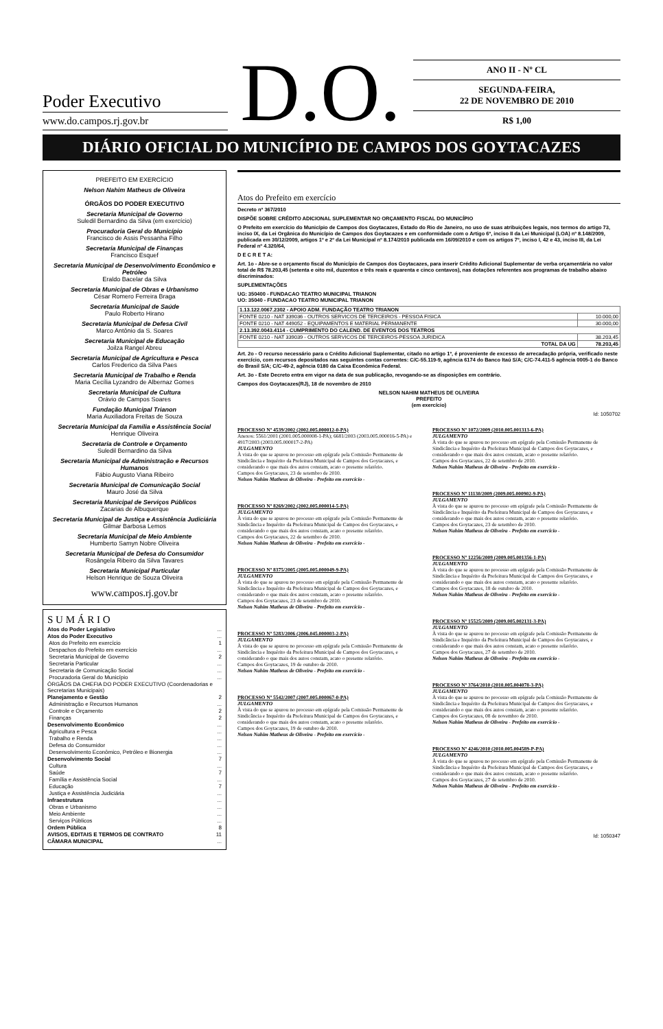Poder Executivo
www.do.campos.rj.gov.br
D.O.
ANO II - Nº CL
SEGUNDA-FEIRA,
22 DE NOVEMBRO DE 2010
R$ 1,00
DIÁRIO OFICIAL DO MUNICÍPIO DE CAMPOS DOS GOYTACAZES
PREFEITO EM EXERCÍCIO
Nelson Nahim Matheus de Oliveira
ÓRGÃOS DO PODER EXECUTIVO
Secretaria Municipal de Governo
Suledil Bernardino da Silva (em exercício)
Procuradoria Geral do Município
Francisco de Assis Pessanha Filho
Secretaria Municipal de Finanças
Francisco Esquef
Secretaria Municipal de Desenvolvimento Econômico e Petróleo
Eraldo Bacelar da Silva
Secretaria Municipal de Obras e Urbanismo
César Romero Ferreira Braga
Secretaria Municipal de Saúde
Paulo Roberto Hirano
Secretaria Municipal de Defesa Civil
Marco Antônio da S. Soares
Secretaria Municipal de Educação
Joilza Rangel Abreu
Secretaria Municipal de Agricultura e Pesca
Carlos Frederico da Silva Paes
Secretaria Municipal de Trabalho e Renda
Maria Cecília Lyzandro de Albernaz Gomes
Secretaria Municipal de Cultura
Orávio de Campos Soares
Fundação Municipal Trianon
Maria Auxiliadora Freitas de Souza
Secretaria Municipal da Família e Assistência Social
Henrique Oliveira
Secretaria de Controle e Orçamento
Suledil Bernardino da Silva
Secretaria Municipal de Administração e Recursos Humanos
Fábio Augusto Viana Ribeiro
Secretaria Municipal de Comunicação Social
Mauro José da Silva
Secretaria Municipal de Serviços Públicos
Zacarias de Albuquerque
Secretaria Municipal de Justiça e Assistência Judiciária
Gilmar Barbosa Lemos
Secretaria Municipal de Meio Ambiente
Humberto Samyn Nobre Oliveira
Secretaria Municipal de Defesa do Consumidor
Rosângela Ribeiro da Silva Tavares
Secretaria Municipal Particular
Helson Henrique de Souza Oliveira
www.campos.rj.gov.br
S U M Á R I O
Atos do Poder Legislativo...
Atos do Poder Executivo...
Atos do Prefeito em exercício 1
Despachos do Prefeito em exercício...
Secretaria Municipal de Governo 2
Secretaria Particular...
Secretaria de Comunicação Social...
Procuradoria Geral do Município...
ÓRGÃOS DA CHEFIA DO PODER EXECUTIVO (Coordenadorias e Secretarias Municipais)
Planejamento e Gestão 2
Administração e Recursos Humanos...
Controle e Orçamento 2
Finanças 2
Desenvolvimento Econômico...
Agricultura e Pesca...
Trabalho e Renda...
Defesa do Consumidor...
Desenvolvimento Econômico, Petróleo e Bionergia...
Desenvolvimento Social 7
Cultura...
Saúde 7
Família e Assistência Social...
Educação 7
Justiça e Assistência Judiciária...
Infraestrutura...
Obras e Urbanismo...
Meio Ambiente...
Serviços Públicos...
Ordem Pública 8
AVISOS, EDITAIS E TERMOS DE CONTRATO 11
CÂMARA MUNICIPAL...
Atos do Prefeito em exercício
Decreto nº 367/2010
DISPÕE SOBRE CRÉDITO ADICIONAL SUPLEMENTAR NO ORÇAMENTO FISCAL DO MUNICÍPIO
O Prefeito em exercício do Município de Campos dos Goytacazes, Estado do Rio de Janeiro, no uso de suas atribuições legais, nos termos do artigo 73, inciso IX, da Lei Orgânica do Município de Campos dos Goytacazes e em conformidade com o Artigo 6º, inciso II da Lei Municipal (LOA) nº 8.148/2009, publicada em 30/12/2009, artigos 1º e 2º da Lei Municipal nº 8.174/2010 publicada em 16/09/2010 e com os artigos 7º, inciso I, 42 e 43, inciso III, da Lei Federal nº 4.320/64,
D E C R E T A:
Art. 1o - Abre-se o orçamento fiscal do Município de Campos dos Goytacazes, para inserir Crédito Adicional Suplementar de verba orçamentária no valor total de R$ 78.203,45 (setenta e oito mil, duzentos e três reais e quarenta e cinco centavos), nas dotações referentes aos programas de trabalho abaixo discriminados:
SUPLEMENTAÇÕES
UG: 350400 - FUNDACAO TEATRO MUNICIPAL TRIANON
UO: 35040 - FUNDACAO TEATRO MUNICIPAL TRIANON
| 1.13.122.0067.2302 - APOIO ADM. FUNDAÇÃO TEATRO TRIANON | |
| FONTE 0210 - NAT 339036 - OUTROS SERVICOS DE TERCEIROS - PESSOA FISICA | 10.000,00 |
| FONTE 0210 - NAT 449052 - EQUIPAMENTOS E MATERIAL PERMANENTE | 30.000,00 |
| 2.13.392.0043.4114 - CUMPRIMENTO DO CALEND. DE EVENTOS DOS TEATROS | |
| FONTE 0210 - NAT 339039 - OUTROS SERVICOS DE TERCEIROS-PESSOA JURIDICA | 38.203,45 |
| TOTAL DA UG | 78.203,45 |
Art. 2o - O recurso necessário para o Crédito Adicional Suplementar, citado no artigo 1º, é proveniente de excesso de arrecadação própria, verificado neste exercício, com recursos depositados nas seguintes contas correntes: C/C-55.119-9, agência 6174 do Banco Itaú S/A; C/C-74.411-5 agência 0005-1 do Banco do Brasil S/A; C/C-49-2, agência 0180 da Caixa Econômica Federal.
Art. 3o - Este Decreto entra em vigor na data de sua publicação, revogando-se as disposições em contrário.
Campos dos Goytacazes(RJ), 18 de novembro de 2010
NELSON NAHIM MATHEUS DE OLIVEIRA
PREFEITO
(em exercício)
Id: 1050702
PROCESSO Nº 4539/2002 (2002.005.000012-0-PA)
Anexos: 5561/2001 (2001.005.000008-1-PA); 6681/2003 (2003.005.000016-5-PA) e 4917/2003 (2003.005.000017-2-PA)
JULGAMENTO
À vista do que se apurou no processo em epígrafe pela Comissão Permanente de Sindicância e Inquérito da Prefeitura Municipal de Campos dos Goytacazes, e considerando o que mais dos autos constam, acato o presente relatório.
Campos dos Goytacazes, 23 de setembro de 2010.
Nelson Nahim Matheus de Oliveira - Prefeito em exercício -
PROCESSO Nº 8269/2002 (2002.005.000014-5-PA)
JULGAMENTO
À vista do que se apurou no processo em epígrafe pela Comissão Permanente de Sindicância e Inquérito da Prefeitura Municipal de Campos dos Goytacazes, e considerando o que mais dos autos constam, acato o presente relatório.
Campos dos Goytacazes, 22 de setembro de 2010.
Nelson Nahim Matheus de Oliveira - Prefeito em exercício -
PROCESSO Nº 8375/2005 (2005.005.000049-9-PA)
JULGAMENTO
À vista do que se apurou no processo em epígrafe pela Comissão Permanente de Sindicância e Inquérito da Prefeitura Municipal de Campos dos Goytacazes, e considerando o que mais dos autos constam, acato o presente relatório.
Campos dos Goytacazes, 23 de setembro de 2010.
Nelson Nahim Matheus de Oliveira - Prefeito em exercício -
PROCESSO Nº 5283/2006 (2006.045.000003-2-PA)
JULGAMENTO
À vista do que se apurou no processo em epígrafe pela Comissão Permanente de Sindicância e Inquérito da Prefeitura Municipal de Campos dos Goytacazes, e considerando o que mais dos autos constam, acato o presente relatório.
Campos dos Goytacazes, 19 de outubro de 2010.
Nelson Nahim Matheus de Oliveira - Prefeito em exercício -
PROCESSO Nº 5542/2007 (2007.005.000067-0-PA)
JULGAMENTO
À vista do que se apurou no processo em epígrafe pela Comissão Permanente de Sindicância e Inquérito da Prefeitura Municipal de Campos dos Goytacazes, e considerando o que mais dos autos constam, acato o presente relatório.
Campos dos Goytacazes, 19 de outubro de 2010.
Nelson Nahim Matheus de Oliveira - Prefeito em exercício -
PROCESSO Nº 1072/2009 (2010.005.001313-6-PA)
JULGAMENTO
À vista do que se apurou no processo em epígrafe pela Comissão Permanente de Sindicância e Inquérito da Prefeitura Municipal de Campos dos Goytacazes, e considerando o que mais dos autos constam, acato o presente relatório.
Campos dos Goytacazes, 22 de setembro de 2010.
Nelson Nahim Matheus de Oliveira - Prefeito em exercício -
PROCESSO Nº 11130/2009 (2009.005.000902-9-PA)
JULGAMENTO
À vista do que se apurou no processo em epígrafe pela Comissão Permanente de Sindicância e Inquérito da Prefeitura Municipal de Campos dos Goytacazes, e considerando o que mais dos autos constam, acato o presente relatório.
Campos dos Goytacazes, 23 de setembro de 2010.
Nelson Nahim Matheus de Oliveira - Prefeito em exercício -
PROCESSO Nº 12256/2009 (2009.005.001356-1-PA)
JULGAMENTO
À vista do que se apurou no processo em epígrafe pela Comissão Permanente de Sindicância e Inquérito da Prefeitura Municipal de Campos dos Goytacazes, e considerando o que mais dos autos constam, acato o presente relatório.
Campos dos Goytacazes, 18 de outubro de 2010.
Nelson Nahim Matheus de Oliveira - Prefeito em exercício -
PROCESSO Nº 15525/2009 (2009.005.002131-3-PA)
JULGAMENTO
À vista do que se apurou no processo em epígrafe pela Comissão Permanente de Sindicância e Inquérito da Prefeitura Municipal de Campos dos Goytacazes, e considerando o que mais dos autos constam, acato o presente relatório.
Campos dos Goytacazes, 27 de setembro de 2010.
Nelson Nahim Matheus de Oliveira - Prefeito em exercício -
PROCESSO Nº 3764/2010 (2010.005.004078-3-PA)
JULGAMENTO
À vista do que se apurou no processo em epígrafe pela Comissão Permanente de Sindicância e Inquérito da Prefeitura Municipal de Campos dos Goytacazes, e considerando o que mais dos autos constam, acato o presente relatório.
Campos dos Goytacazes, 08 de novembro de 2010.
Nelson Nahim Matheus de Oliveira - Prefeito em exercício -
PROCESSO Nº 4246/2010 (2010.005.004589-P-PA)
JULGAMENTO
À vista do que se apurou no processo em epígrafe pela Comissão Permanente de Sindicância e Inquérito da Prefeitura Municipal de Campos dos Goytacazes, e considerando o que mais dos autos constam, acato o presente relatório.
Campos dos Goytacazes, 27 de setembro de 2010.
Nelson Nahim Matheus de Oliveira - Prefeito em exercício -
Id: 1050347